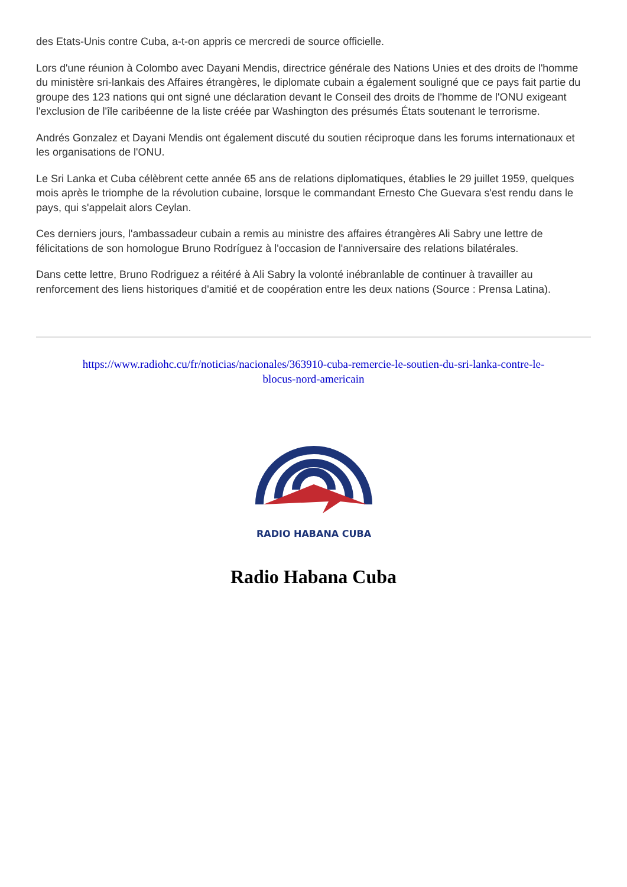des Etats-Unis contre Cuba, a-t-on appris ce mercredi de source officielle.
Lors d'une réunion à Colombo avec Dayani Mendis, directrice générale des Nations Unies et des droits de l'homme du ministère sri-lankais des Affaires étrangères, le diplomate cubain a également souligné que ce pays fait partie du groupe des 123 nations qui ont signé une déclaration devant le Conseil des droits de l'homme de l'ONU exigeant l'exclusion de l'île caribéenne de la liste créée par Washington des présumés États soutenant le terrorisme.
Andrés Gonzalez et Dayani Mendis ont également discuté du soutien réciproque dans les forums internationaux et les organisations de l'ONU.
Le Sri Lanka et Cuba célèbrent cette année 65 ans de relations diplomatiques, établies le 29 juillet 1959, quelques mois après le triomphe de la révolution cubaine, lorsque le commandant Ernesto Che Guevara s'est rendu dans le pays, qui s'appelait alors Ceylan.
Ces derniers jours, l'ambassadeur cubain a remis au ministre des affaires étrangères Ali Sabry une lettre de félicitations de son homologue Bruno Rodríguez à l'occasion de l'anniversaire des relations bilatérales.
Dans cette lettre, Bruno Rodriguez a réitéré à Ali Sabry la volonté inébranlable de continuer à travailler au renforcement des liens historiques d'amitié et de coopération entre les deux nations (Source : Prensa Latina).
https://www.radiohc.cu/fr/noticias/nacionales/363910-cuba-remercie-le-soutien-du-sri-lanka-contre-le-
blocus-nord-americain
RADIO HABANA CUBA
Radio Habana Cuba